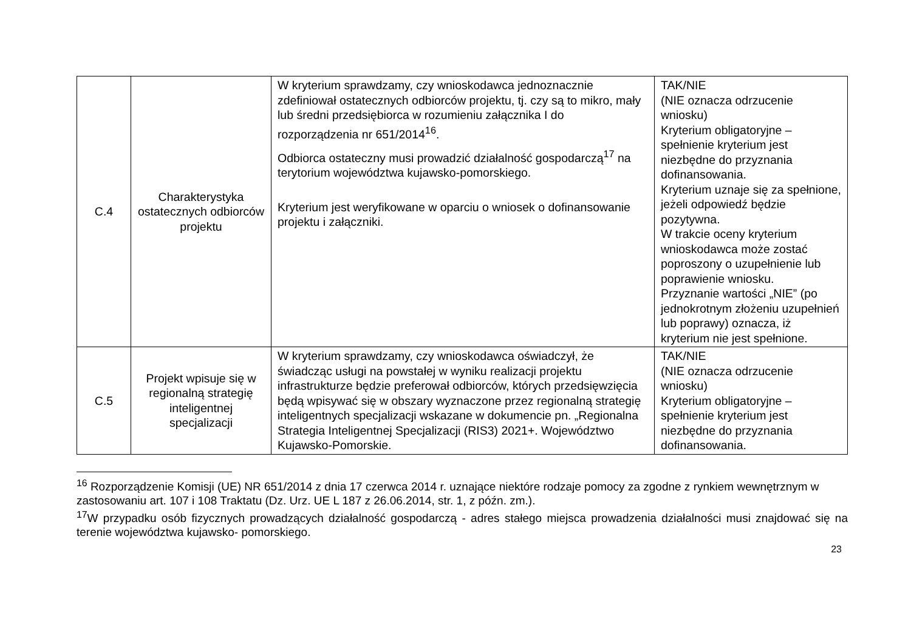| C.4 | Charakterystyka ostatecznych odbiorców projektu | W kryterium sprawdzamy, czy wnioskodawca jednoznacznie zdefiniował ostatecznych odbiorców projektu, tj. czy są to mikro, mały lub średni przedsiębiorca w rozumieniu załącznika I do rozporządzenia nr 651/2014<sup>16</sup>. Odbiorca ostateczny musi prowadzić działalność gospodarczą<sup>17</sup> na terytorium województwa kujawsko-pomorskiego. Kryterium jest weryfikowane w oparciu o wniosek o dofinansowanie projektu i załączniki. | TAK/NIE (NIE oznacza odrzucenie wniosku) Kryterium obligatoryjne – spełnienie kryterium jest niezbędne do przyznania dofinansowania. Kryterium uznaje się za spełnione, jeżeli odpowiedź będzie pozytywna. W trakcie oceny kryterium wnioskodawca może zostać poproszony o uzupełnienie lub poprawienie wniosku. Przyznanie wartości „NIE” (po jednokrotnym złożeniu uzupełnień lub poprawy) oznacza, iż kryterium nie jest spełnione. |
| C.5 | Projekt wpisuje się w regionalną strategię inteligentnej specjalizacji | W kryterium sprawdzamy, czy wnioskodawca oświadczył, że świadcząc usługi na powstałej w wyniku realizacji projektu infrastrukturze będzie preferował odbiorców, których przedsięwzięcia będą wpisywać się w obszary wyznaczone przez regionalną strategię inteligentnych specjalizacji wskazane w dokumencie pn. „Regionalna Strategia Inteligentnej Specjalizacji (RIS3) 2021+. Województwo Kujawsko-Pomorskie. | TAK/NIE (NIE oznacza odrzucenie wniosku) Kryterium obligatoryjne – spełnienie kryterium jest niezbędne do przyznania dofinansowania. |
<sup>16</sup> Rozporządzenie Komisji (UE) NR 651/2014 z dnia 17 czerwca 2014 r. uznające niektóre rodzaje pomocy za zgodne z rynkiem wewnętrznym w zastosowaniu art. 107 i 108 Traktatu (Dz. Urz. UE L 187 z 26.06.2014, str. 1, z późn. zm.).
<sup>17</sup> W przypadku osób fizycznych prowadzących działalność gospodarczą - adres stałego miejsca prowadzenia działalności musi znajdować się na terenie województwa kujawsko- pomorskiego.
23